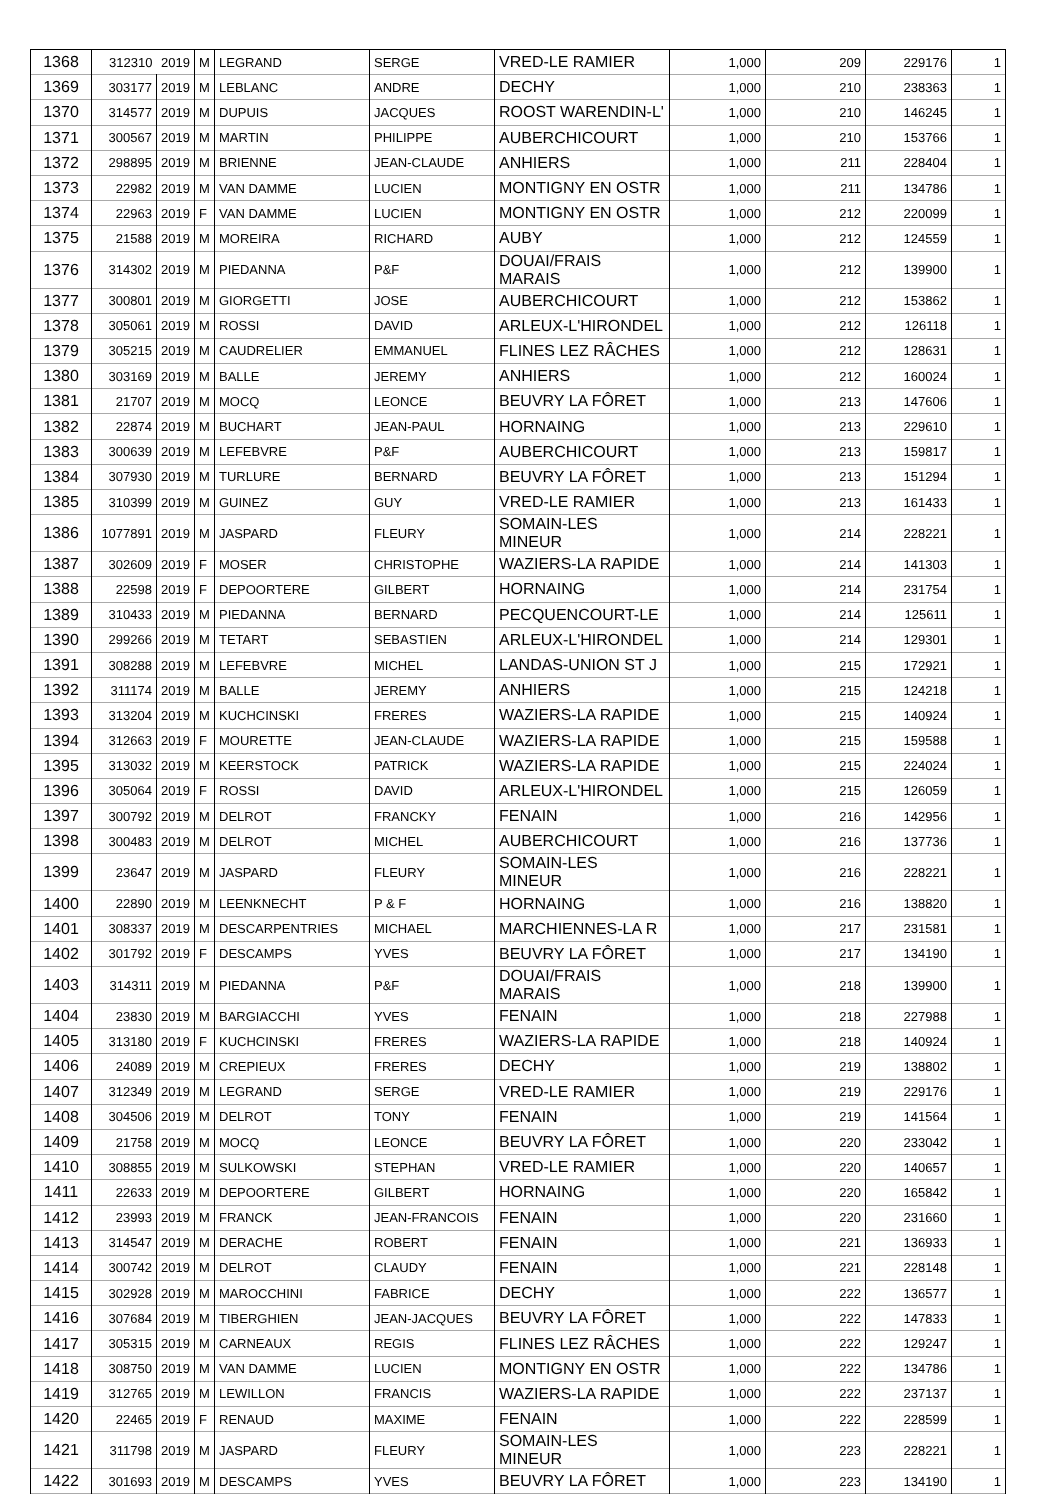| 1368 | 312310 | 2019 | M | LEGRAND | SERGE | VRED-LE RAMIER | 1,000 | 209 | 229176 | 1 |
| 1369 | 303177 | 2019 | M | LEBLANC | ANDRE | DECHY | 1,000 | 210 | 238363 | 1 |
| 1370 | 314577 | 2019 | M | DUPUIS | JACQUES | ROOST WARENDIN-L' | 1,000 | 210 | 146245 | 1 |
| 1371 | 300567 | 2019 | M | MARTIN | PHILIPPE | AUBERCHICOURT | 1,000 | 210 | 153766 | 1 |
| 1372 | 298895 | 2019 | M | BRIENNE | JEAN-CLAUDE | ANHIERS | 1,000 | 211 | 228404 | 1 |
| 1373 | 22982 | 2019 | M | VAN DAMME | LUCIEN | MONTIGNY EN OSTR | 1,000 | 211 | 134786 | 1 |
| 1374 | 22963 | 2019 | F | VAN DAMME | LUCIEN | MONTIGNY EN OSTR | 1,000 | 212 | 220099 | 1 |
| 1375 | 21588 | 2019 | M | MOREIRA | RICHARD | AUBY | 1,000 | 212 | 124559 | 1 |
| 1376 | 314302 | 2019 | M | PIEDANNA | P&F | DOUAI/FRAIS MARAIS | 1,000 | 212 | 139900 | 1 |
| 1377 | 300801 | 2019 | M | GIORGETTI | JOSE | AUBERCHICOURT | 1,000 | 212 | 153862 | 1 |
| 1378 | 305061 | 2019 | M | ROSSI | DAVID | ARLEUX-L'HIRONDEL | 1,000 | 212 | 126118 | 1 |
| 1379 | 305215 | 2019 | M | CAUDRELIER | EMMANUEL | FLINES LEZ RÂCHES | 1,000 | 212 | 128631 | 1 |
| 1380 | 303169 | 2019 | M | BALLE | JEREMY | ANHIERS | 1,000 | 212 | 160024 | 1 |
| 1381 | 21707 | 2019 | M | MOCQ | LEONCE | BEUVRY LA FÔRET | 1,000 | 213 | 147606 | 1 |
| 1382 | 22874 | 2019 | M | BUCHART | JEAN-PAUL | HORNAING | 1,000 | 213 | 229610 | 1 |
| 1383 | 300639 | 2019 | M | LEFEBVRE | P&F | AUBERCHICOURT | 1,000 | 213 | 159817 | 1 |
| 1384 | 307930 | 2019 | M | TURLURE | BERNARD | BEUVRY LA FÔRET | 1,000 | 213 | 151294 | 1 |
| 1385 | 310399 | 2019 | M | GUINEZ | GUY | VRED-LE RAMIER | 1,000 | 213 | 161433 | 1 |
| 1386 | 1077891 | 2019 | M | JASPARD | FLEURY | SOMAIN-LES MINEUR | 1,000 | 214 | 228221 | 1 |
| 1387 | 302609 | 2019 | F | MOSER | CHRISTOPHE | WAZIERS-LA RAPIDE | 1,000 | 214 | 141303 | 1 |
| 1388 | 22598 | 2019 | F | DEPOORTERE | GILBERT | HORNAING | 1,000 | 214 | 231754 | 1 |
| 1389 | 310433 | 2019 | M | PIEDANNA | BERNARD | PECQUENCOURT-LE | 1,000 | 214 | 125611 | 1 |
| 1390 | 299266 | 2019 | M | TETART | SEBASTIEN | ARLEUX-L'HIRONDEL | 1,000 | 214 | 129301 | 1 |
| 1391 | 308288 | 2019 | M | LEFEBVRE | MICHEL | LANDAS-UNION ST J | 1,000 | 215 | 172921 | 1 |
| 1392 | 311174 | 2019 | M | BALLE | JEREMY | ANHIERS | 1,000 | 215 | 124218 | 1 |
| 1393 | 313204 | 2019 | M | KUCHCINSKI | FRERES | WAZIERS-LA RAPIDE | 1,000 | 215 | 140924 | 1 |
| 1394 | 312663 | 2019 | F | MOURETTE | JEAN-CLAUDE | WAZIERS-LA RAPIDE | 1,000 | 215 | 159588 | 1 |
| 1395 | 313032 | 2019 | M | KEERSTOCK | PATRICK | WAZIERS-LA RAPIDE | 1,000 | 215 | 224024 | 1 |
| 1396 | 305064 | 2019 | F | ROSSI | DAVID | ARLEUX-L'HIRONDEL | 1,000 | 215 | 126059 | 1 |
| 1397 | 300792 | 2019 | M | DELROT | FRANCKY | FENAIN | 1,000 | 216 | 142956 | 1 |
| 1398 | 300483 | 2019 | M | DELROT | MICHEL | AUBERCHICOURT | 1,000 | 216 | 137736 | 1 |
| 1399 | 23647 | 2019 | M | JASPARD | FLEURY | SOMAIN-LES MINEUR | 1,000 | 216 | 228221 | 1 |
| 1400 | 22890 | 2019 | M | LEENKNECHT | P & F | HORNAING | 1,000 | 216 | 138820 | 1 |
| 1401 | 308337 | 2019 | M | DESCARPENTRIES | MICHAEL | MARCHIENNES-LA R | 1,000 | 217 | 231581 | 1 |
| 1402 | 301792 | 2019 | F | DESCAMPS | YVES | BEUVRY LA FÔRET | 1,000 | 217 | 134190 | 1 |
| 1403 | 314311 | 2019 | M | PIEDANNA | P&F | DOUAI/FRAIS MARAIS | 1,000 | 218 | 139900 | 1 |
| 1404 | 23830 | 2019 | M | BARGIACCHI | YVES | FENAIN | 1,000 | 218 | 227988 | 1 |
| 1405 | 313180 | 2019 | F | KUCHCINSKI | FRERES | WAZIERS-LA RAPIDE | 1,000 | 218 | 140924 | 1 |
| 1406 | 24089 | 2019 | M | CREPIEUX | FRERES | DECHY | 1,000 | 219 | 138802 | 1 |
| 1407 | 312349 | 2019 | M | LEGRAND | SERGE | VRED-LE RAMIER | 1,000 | 219 | 229176 | 1 |
| 1408 | 304506 | 2019 | M | DELROT | TONY | FENAIN | 1,000 | 219 | 141564 | 1 |
| 1409 | 21758 | 2019 | M | MOCQ | LEONCE | BEUVRY LA FÔRET | 1,000 | 220 | 233042 | 1 |
| 1410 | 308855 | 2019 | M | SULKOWSKI | STEPHAN | VRED-LE RAMIER | 1,000 | 220 | 140657 | 1 |
| 1411 | 22633 | 2019 | M | DEPOORTERE | GILBERT | HORNAING | 1,000 | 220 | 165842 | 1 |
| 1412 | 23993 | 2019 | M | FRANCK | JEAN-FRANCOIS | FENAIN | 1,000 | 220 | 231660 | 1 |
| 1413 | 314547 | 2019 | M | DERACHE | ROBERT | FENAIN | 1,000 | 221 | 136933 | 1 |
| 1414 | 300742 | 2019 | M | DELROT | CLAUDY | FENAIN | 1,000 | 221 | 228148 | 1 |
| 1415 | 302928 | 2019 | M | MAROCCHINI | FABRICE | DECHY | 1,000 | 222 | 136577 | 1 |
| 1416 | 307684 | 2019 | M | TIBERGHIEN | JEAN-JACQUES | BEUVRY LA FÔRET | 1,000 | 222 | 147833 | 1 |
| 1417 | 305315 | 2019 | M | CARNEAUX | REGIS | FLINES LEZ RÂCHES | 1,000 | 222 | 129247 | 1 |
| 1418 | 308750 | 2019 | M | VAN DAMME | LUCIEN | MONTIGNY EN OSTR | 1,000 | 222 | 134786 | 1 |
| 1419 | 312765 | 2019 | M | LEWILLON | FRANCIS | WAZIERS-LA RAPIDE | 1,000 | 222 | 237137 | 1 |
| 1420 | 22465 | 2019 | F | RENAUD | MAXIME | FENAIN | 1,000 | 222 | 228599 | 1 |
| 1421 | 311798 | 2019 | M | JASPARD | FLEURY | SOMAIN-LES MINEUR | 1,000 | 223 | 228221 | 1 |
| 1422 | 301693 | 2019 | M | DESCAMPS | YVES | BEUVRY LA FÔRET | 1,000 | 223 | 134190 | 1 |